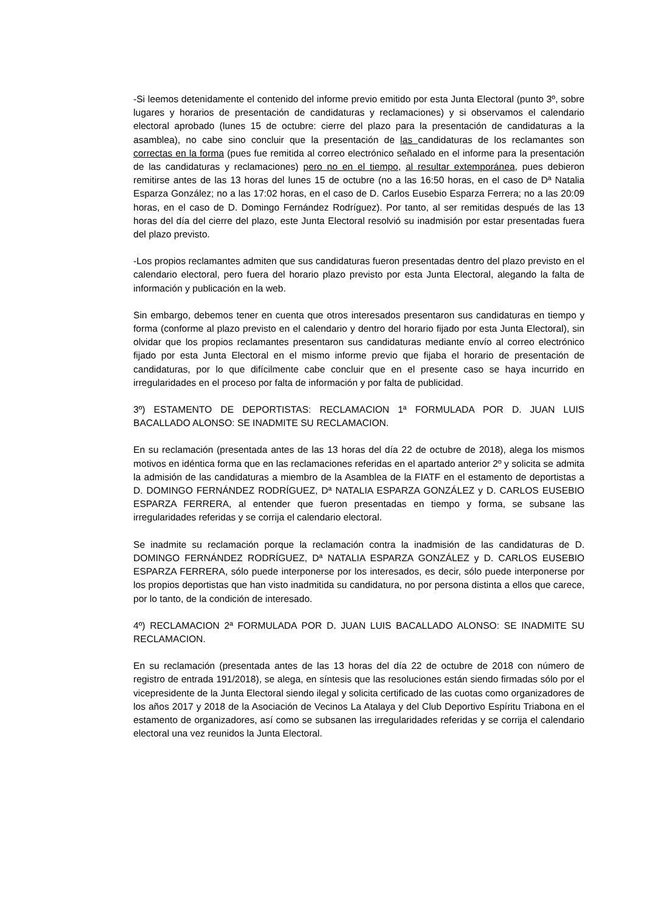-Si leemos detenidamente el contenido del informe previo emitido por esta Junta Electoral (punto 3º, sobre lugares y horarios de presentación de candidaturas y reclamaciones) y si observamos el calendario electoral aprobado (lunes 15 de octubre: cierre del plazo para la presentación de candidaturas a la asamblea), no cabe sino concluir que la presentación de las candidaturas de los reclamantes son correctas en la forma (pues fue remitida al correo electrónico señalado en el informe para la presentación de las candidaturas y reclamaciones) pero no en el tiempo, al resultar extemporánea, pues debieron remitirse antes de las 13 horas del lunes 15 de octubre (no a las 16:50 horas, en el caso de Dª Natalia Esparza González; no a las 17:02 horas, en el caso de D. Carlos Eusebio Esparza Ferrera; no a las 20:09 horas, en el caso de D. Domingo Fernández Rodríguez). Por tanto, al ser remitidas después de las 13 horas del día del cierre del plazo, este Junta Electoral resolvió su inadmisión por estar presentadas fuera del plazo previsto.
-Los propios reclamantes admiten que sus candidaturas fueron presentadas dentro del plazo previsto en el calendario electoral, pero fuera del horario plazo previsto por esta Junta Electoral, alegando la falta de información y publicación en la web.
Sin embargo, debemos tener en cuenta que otros interesados presentaron sus candidaturas en tiempo y forma (conforme al plazo previsto en el calendario y dentro del horario fijado por esta Junta Electoral), sin olvidar que los propios reclamantes presentaron sus candidaturas mediante envío al correo electrónico fijado por esta Junta Electoral en el mismo informe previo que fijaba el horario de presentación de candidaturas, por lo que difícilmente cabe concluir que en el presente caso se haya incurrido en irregularidades en el proceso por falta de información y por falta de publicidad.
3º) ESTAMENTO DE DEPORTISTAS: RECLAMACION 1ª FORMULADA POR D. JUAN LUIS BACALLADO ALONSO: SE INADMITE SU RECLAMACION.
En su reclamación (presentada antes de las 13 horas del día 22 de octubre de 2018), alega los mismos motivos en idéntica forma que en las reclamaciones referidas en el apartado anterior 2º y solicita se admita la admisión de las candidaturas a miembro de la Asamblea de la FIATF en el estamento de deportistas a D. DOMINGO FERNÁNDEZ RODRÍGUEZ, Dª NATALIA ESPARZA GONZÁLEZ y D. CARLOS EUSEBIO ESPARZA FERRERA, al entender que fueron presentadas en tiempo y forma, se subsane las irregularidades referidas y se corrija el calendario electoral.
Se inadmite su reclamación porque la reclamación contra la inadmisión de las candidaturas de D. DOMINGO FERNÁNDEZ RODRÍGUEZ, Dª NATALIA ESPARZA GONZÁLEZ y D. CARLOS EUSEBIO ESPARZA FERRERA, sólo puede interponerse por los interesados, es decir, sólo puede interponerse por los propios deportistas que han visto inadmitida su candidatura, no por persona distinta a ellos que carece, por lo tanto, de la condición de interesado.
4º) RECLAMACION 2ª FORMULADA POR D. JUAN LUIS BACALLADO ALONSO: SE INADMITE SU RECLAMACION.
En su reclamación (presentada antes de las 13 horas del día 22 de octubre de 2018 con número de registro de entrada 191/2018), se alega, en síntesis que las resoluciones están siendo firmadas sólo por el vicepresidente de la Junta Electoral siendo ilegal y solicita certificado de las cuotas como organizadores de los años 2017 y 2018 de la Asociación de Vecinos La Atalaya y del Club Deportivo Espíritu Triabona en el estamento de organizadores, así como se subsanen las irregularidades referidas y se corrija el calendario electoral una vez reunidos la Junta Electoral.